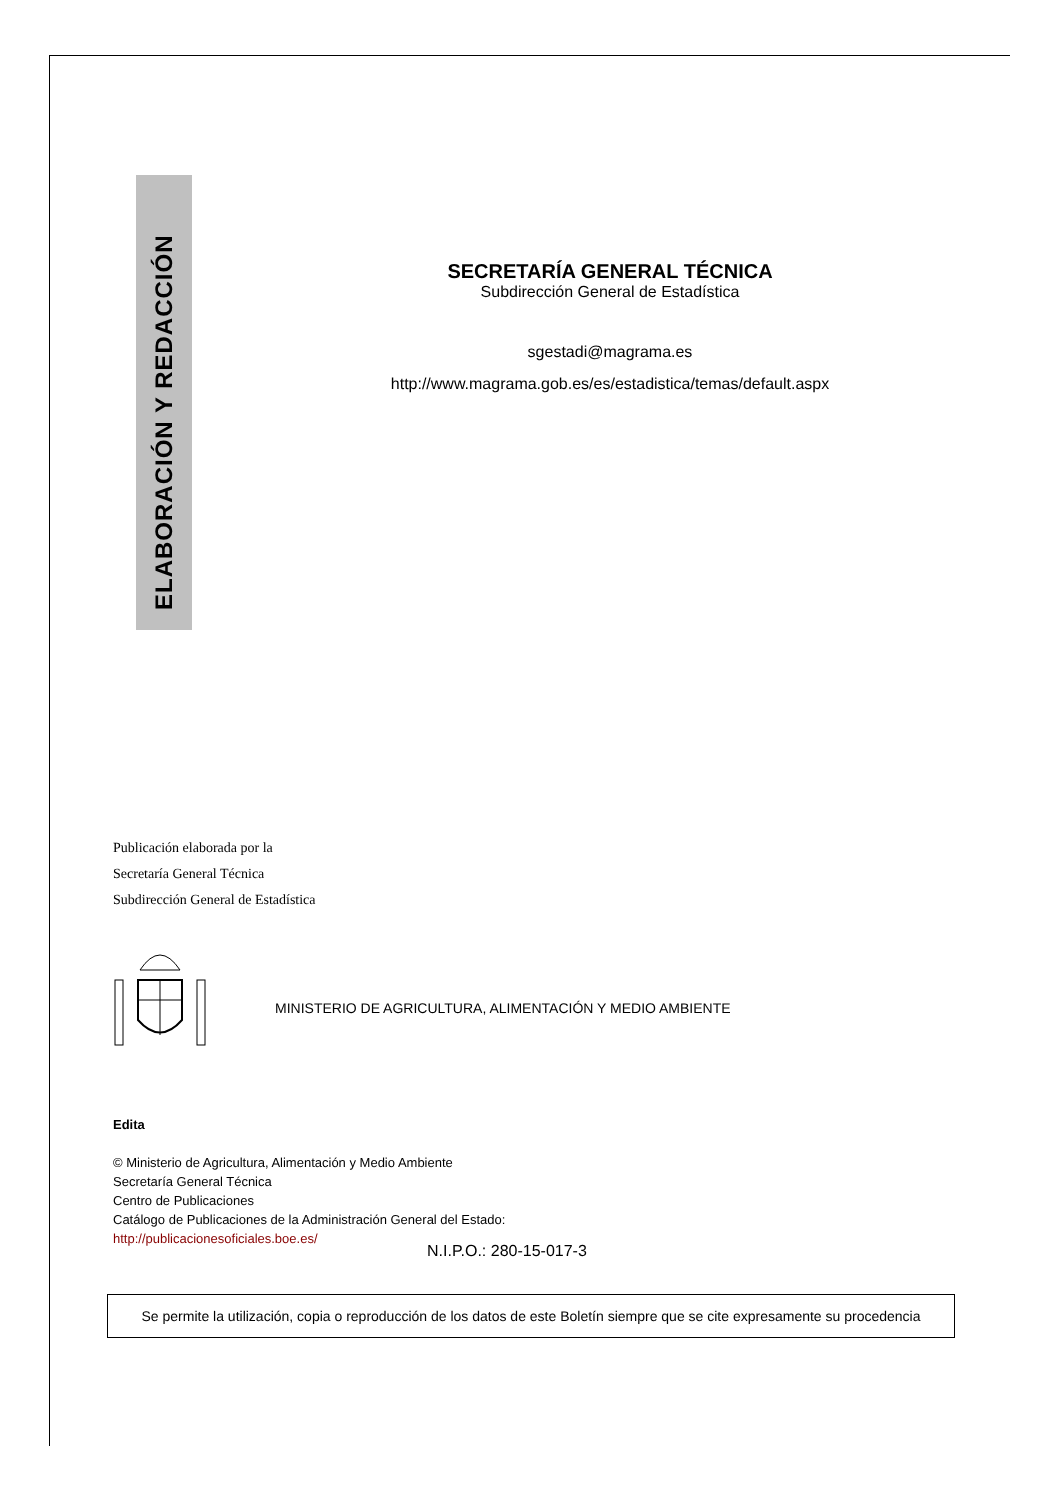ELABORACIÓN Y REDACCIÓN
SECRETARÍA GENERAL TÉCNICA
Subdirección General de Estadística
sgestadi@magrama.es
http://www.magrama.gob.es/es/estadistica/temas/default.aspx
Publicación elaborada por la
Secretaría General Técnica
Subdirección General de Estadística
MINISTERIO DE AGRICULTURA, ALIMENTACIÓN Y MEDIO AMBIENTE
Edita
© Ministerio de Agricultura, Alimentación y Medio Ambiente
Secretaría General Técnica
Centro de Publicaciones
Catálogo de Publicaciones de la Administración General del Estado:
http://publicacionesoficiales.boe.es/
N.I.P.O.: 280-15-017-3
Se permite la utilización, copia o reproducción de los datos de este Boletín siempre que se cite expresamente su procedencia